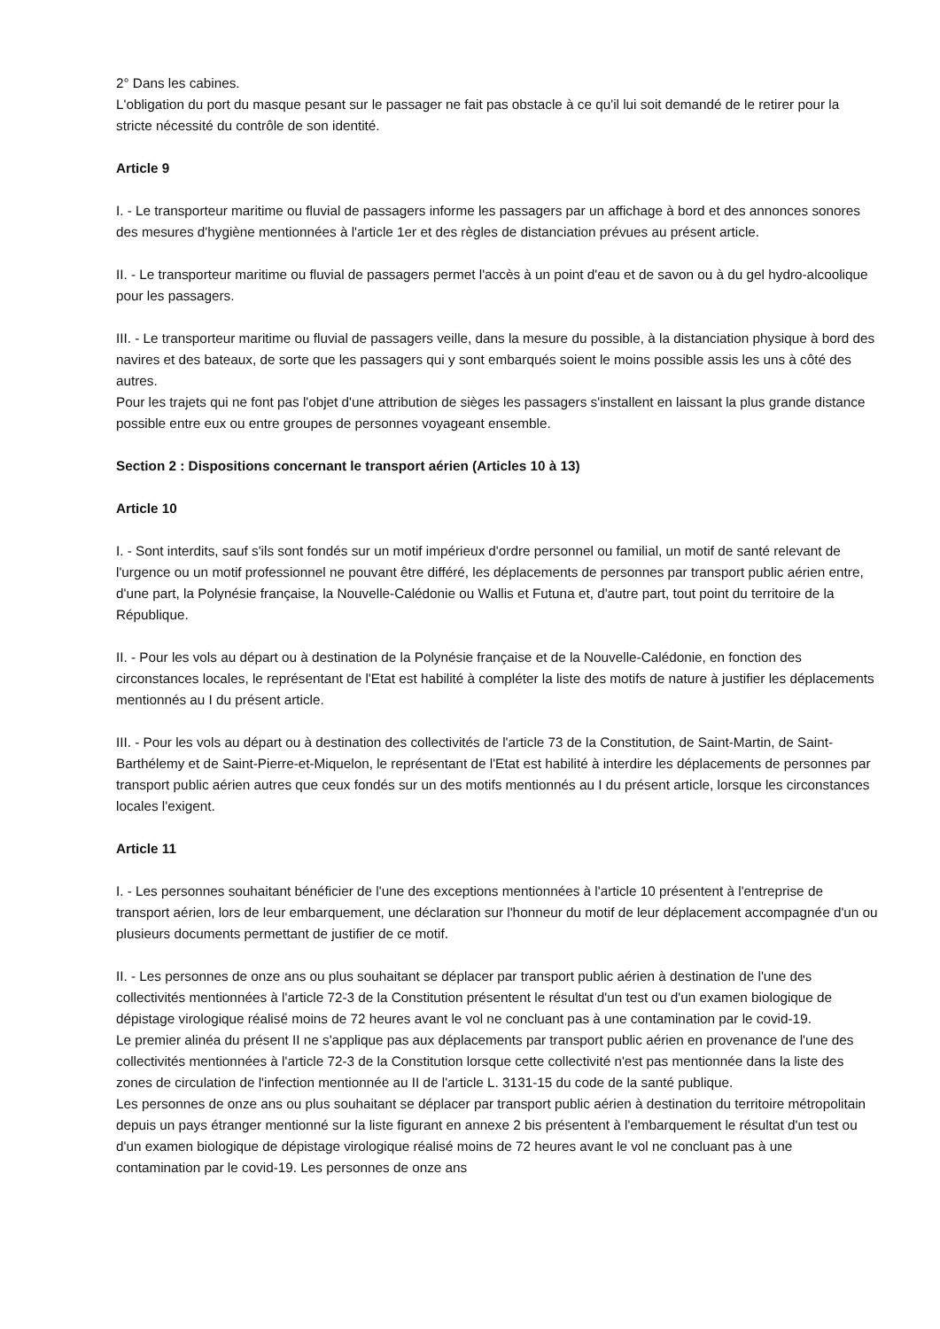2° Dans les cabines.
L'obligation du port du masque pesant sur le passager ne fait pas obstacle à ce qu'il lui soit demandé de le retirer pour la stricte nécessité du contrôle de son identité.
Article 9
I. - Le transporteur maritime ou fluvial de passagers informe les passagers par un affichage à bord et des annonces sonores des mesures d'hygiène mentionnées à l'article 1er et des règles de distanciation prévues au présent article.
II. - Le transporteur maritime ou fluvial de passagers permet l'accès à un point d'eau et de savon ou à du gel hydro-alcoolique pour les passagers.
III. - Le transporteur maritime ou fluvial de passagers veille, dans la mesure du possible, à la distanciation physique à bord des navires et des bateaux, de sorte que les passagers qui y sont embarqués soient le moins possible assis les uns à côté des autres.
Pour les trajets qui ne font pas l'objet d'une attribution de sièges les passagers s'installent en laissant la plus grande distance possible entre eux ou entre groupes de personnes voyageant ensemble.
Section 2 : Dispositions concernant le transport aérien (Articles 10 à 13)
Article 10
I. - Sont interdits, sauf s'ils sont fondés sur un motif impérieux d'ordre personnel ou familial, un motif de santé relevant de l'urgence ou un motif professionnel ne pouvant être différé, les déplacements de personnes par transport public aérien entre, d'une part, la Polynésie française, la Nouvelle-Calédonie ou Wallis et Futuna et, d'autre part, tout point du territoire de la République.
II. - Pour les vols au départ ou à destination de la Polynésie française et de la Nouvelle-Calédonie, en fonction des circonstances locales, le représentant de l'Etat est habilité à compléter la liste des motifs de nature à justifier les déplacements mentionnés au I du présent article.
III. - Pour les vols au départ ou à destination des collectivités de l'article 73 de la Constitution, de Saint-Martin, de Saint-Barthélemy et de Saint-Pierre-et-Miquelon, le représentant de l'Etat est habilité à interdire les déplacements de personnes par transport public aérien autres que ceux fondés sur un des motifs mentionnés au I du présent article, lorsque les circonstances locales l'exigent.
Article 11
I. - Les personnes souhaitant bénéficier de l'une des exceptions mentionnées à l'article 10 présentent à l'entreprise de transport aérien, lors de leur embarquement, une déclaration sur l'honneur du motif de leur déplacement accompagnée d'un ou plusieurs documents permettant de justifier de ce motif.
II. - Les personnes de onze ans ou plus souhaitant se déplacer par transport public aérien à destination de l'une des collectivités mentionnées à l'article 72-3 de la Constitution présentent le résultat d'un test ou d'un examen biologique de dépistage virologique réalisé moins de 72 heures avant le vol ne concluant pas à une contamination par le covid-19.
Le premier alinéa du présent II ne s'applique pas aux déplacements par transport public aérien en provenance de l'une des collectivités mentionnées à l'article 72-3 de la Constitution lorsque cette collectivité n'est pas mentionnée dans la liste des zones de circulation de l'infection mentionnée au II de l'article L. 3131-15 du code de la santé publique.
Les personnes de onze ans ou plus souhaitant se déplacer par transport public aérien à destination du territoire métropolitain depuis un pays étranger mentionné sur la liste figurant en annexe 2 bis présentent à l'embarquement le résultat d'un test ou d'un examen biologique de dépistage virologique réalisé moins de 72 heures avant le vol ne concluant pas à une contamination par le covid-19. Les personnes de onze ans